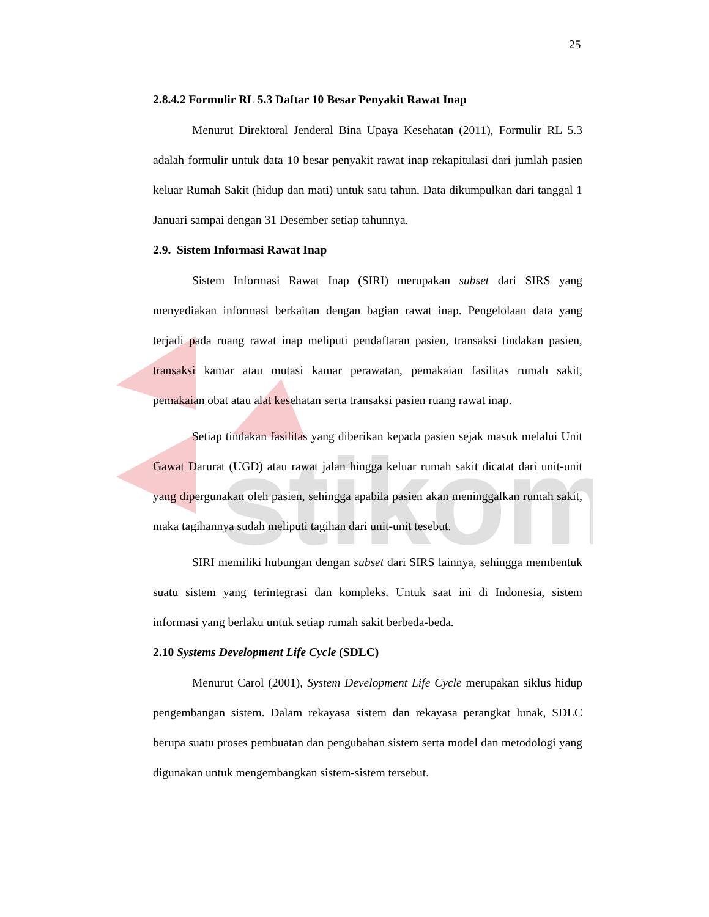stikom
25
2.8.4.2 Formulir RL 5.3 Daftar 10 Besar Penyakit Rawat Inap
Menurut Direktoral Jenderal Bina Upaya Kesehatan (2011), Formulir RL 5.3 adalah formulir untuk data 10 besar penyakit rawat inap rekapitulasi dari jumlah pasien keluar Rumah Sakit (hidup dan mati) untuk satu tahun. Data dikumpulkan dari tanggal 1 Januari sampai dengan 31 Desember setiap tahunnya.
2.9. Sistem Informasi Rawat Inap
Sistem Informasi Rawat Inap (SIRI) merupakan subset dari SIRS yang menyediakan informasi berkaitan dengan bagian rawat inap. Pengelolaan data yang terjadi pada ruang rawat inap meliputi pendaftaran pasien, transaksi tindakan pasien, transaksi kamar atau mutasi kamar perawatan, pemakaian fasilitas rumah sakit, pemakaian obat atau alat kesehatan serta transaksi pasien ruang rawat inap.
Setiap tindakan fasilitas yang diberikan kepada pasien sejak masuk melalui Unit Gawat Darurat (UGD) atau rawat jalan hingga keluar rumah sakit dicatat dari unit-unit yang dipergunakan oleh pasien, sehingga apabila pasien akan meninggalkan rumah sakit, maka tagihannya sudah meliputi tagihan dari unit-unit tesebut.
SIRI memiliki hubungan dengan subset dari SIRS lainnya, sehingga membentuk suatu sistem yang terintegrasi dan kompleks. Untuk saat ini di Indonesia, sistem informasi yang berlaku untuk setiap rumah sakit berbeda-beda.
2.10 Systems Development Life Cycle (SDLC)
Menurut Carol (2001), System Development Life Cycle merupakan siklus hidup pengembangan sistem. Dalam rekayasa sistem dan rekayasa perangkat lunak, SDLC berupa suatu proses pembuatan dan pengubahan sistem serta model dan metodologi yang digunakan untuk mengembangkan sistem-sistem tersebut.